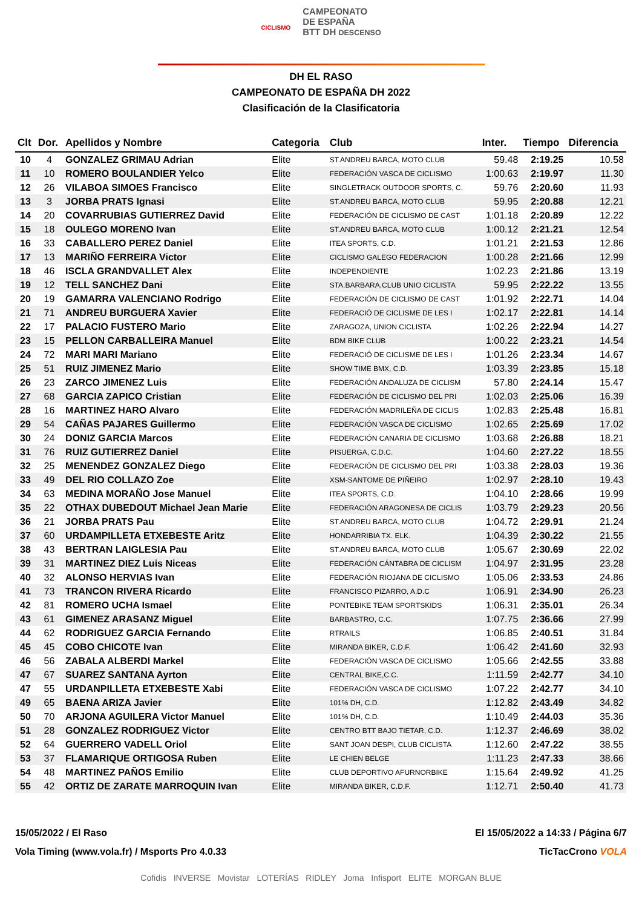CICLISMO CAMPEONATO
DE ESPAÑA
BTT DH DESCENSO
DH EL RASO
CAMPEONATO DE ESPAÑA DH 2022
Clasificación de la Clasificatoria
| Clt | Dor. | Apellidos y Nombre | Categoria | Club | Inter. | Tiempo | Diferencia |
| --- | --- | --- | --- | --- | --- | --- | --- |
| 10 | 4 | GONZALEZ GRIMAU Adrian | Elite | ST.ANDREU BARCA, MOTO CLUB | 59.48 | 2:19.25 | 10.58 |
| 11 | 10 | ROMERO BOULANDIER Yelco | Elite | FEDERACIÓN VASCA DE CICLISMO | 1:00.63 | 2:19.97 | 11.30 |
| 12 | 26 | VILABOA SIMOES Francisco | Elite | SINGLETRACK OUTDOOR SPORTS, C. | 59.76 | 2:20.60 | 11.93 |
| 13 | 3 | JORBA PRATS Ignasi | Elite | ST.ANDREU BARCA, MOTO CLUB | 59.95 | 2:20.88 | 12.21 |
| 14 | 20 | COVARRUBIAS GUTIERREZ David | Elite | FEDERACIÓN DE CICLISMO DE CAST | 1:01.18 | 2:20.89 | 12.22 |
| 15 | 18 | OULEGO MORENO Ivan | Elite | ST.ANDREU BARCA, MOTO CLUB | 1:00.12 | 2:21.21 | 12.54 |
| 16 | 33 | CABALLERO PEREZ Daniel | Elite | ITEA SPORTS, C.D. | 1:01.21 | 2:21.53 | 12.86 |
| 17 | 13 | MARIÑO FERREIRA Victor | Elite | CICLISMO GALEGO FEDERACION | 1:00.28 | 2:21.66 | 12.99 |
| 18 | 46 | ISCLA GRANDVALLET Alex | Elite | INDEPENDIENTE | 1:02.23 | 2:21.86 | 13.19 |
| 19 | 12 | TELL SANCHEZ Dani | Elite | STA.BARBARA,CLUB UNIO CICLISTA | 59.95 | 2:22.22 | 13.55 |
| 20 | 19 | GAMARRA VALENCIANO Rodrigo | Elite | FEDERACIÓN DE CICLISMO DE CAST | 1:01.92 | 2:22.71 | 14.04 |
| 21 | 71 | ANDREU BURGUERA Xavier | Elite | FEDERACIÓ DE CICLISME DE LES I | 1:02.17 | 2:22.81 | 14.14 |
| 22 | 17 | PALACIO FUSTERO Mario | Elite | ZARAGOZA, UNION CICLISTA | 1:02.26 | 2:22.94 | 14.27 |
| 23 | 15 | PELLON CARBALLEIRA Manuel | Elite | BDM BIKE CLUB | 1:00.22 | 2:23.21 | 14.54 |
| 24 | 72 | MARI MARI Mariano | Elite | FEDERACIÓ DE CICLISME DE LES I | 1:01.26 | 2:23.34 | 14.67 |
| 25 | 51 | RUIZ JIMENEZ Mario | Elite | SHOW TIME BMX, C.D. | 1:03.39 | 2:23.85 | 15.18 |
| 26 | 23 | ZARCO JIMENEZ Luis | Elite | FEDERACIÓN ANDALUZA DE CICLISM | 57.80 | 2:24.14 | 15.47 |
| 27 | 68 | GARCIA ZAPICO Cristian | Elite | FEDERACIÓN DE CICLISMO DEL PRI | 1:02.03 | 2:25.06 | 16.39 |
| 28 | 16 | MARTINEZ HARO Alvaro | Elite | FEDERACIÓN MADRILEÑA DE CICLIS | 1:02.83 | 2:25.48 | 16.81 |
| 29 | 54 | CAÑAS PAJARES Guillermo | Elite | FEDERACIÓN VASCA DE CICLISMO | 1:02.65 | 2:25.69 | 17.02 |
| 30 | 24 | DONIZ GARCIA Marcos | Elite | FEDERACIÓN CANARIA DE CICLISMO | 1:03.68 | 2:26.88 | 18.21 |
| 31 | 76 | RUIZ GUTIERREZ Daniel | Elite | PISUERGA, C.D.C. | 1:04.60 | 2:27.22 | 18.55 |
| 32 | 25 | MENENDEZ GONZALEZ Diego | Elite | FEDERACIÓN DE CICLISMO DEL PRI | 1:03.38 | 2:28.03 | 19.36 |
| 33 | 49 | DEL RIO COLLAZO Zoe | Elite | XSM-SANTOME DE PIÑEIRO | 1:02.97 | 2:28.10 | 19.43 |
| 34 | 63 | MEDINA MORAÑO Jose Manuel | Elite | ITEA SPORTS, C.D. | 1:04.10 | 2:28.66 | 19.99 |
| 35 | 22 | OTHAX DUBEDOUT Michael Jean Marie | Elite | FEDERACIÓN ARAGONESA DE CICLIS | 1:03.79 | 2:29.23 | 20.56 |
| 36 | 21 | JORBA PRATS Pau | Elite | ST.ANDREU BARCA, MOTO CLUB | 1:04.72 | 2:29.91 | 21.24 |
| 37 | 60 | URDAMPILLETA ETXEBESTE Aritz | Elite | HONDARRIBIA TX. ELK. | 1:04.39 | 2:30.22 | 21.55 |
| 38 | 43 | BERTRAN LAIGLESIA Pau | Elite | ST.ANDREU BARCA, MOTO CLUB | 1:05.67 | 2:30.69 | 22.02 |
| 39 | 31 | MARTINEZ DIEZ Luis Niceas | Elite | FEDERACIÓN CÁNTABRA DE CICLISM | 1:04.97 | 2:31.95 | 23.28 |
| 40 | 32 | ALONSO HERVIAS Ivan | Elite | FEDERACIÓN RIOJANA DE CICLISMO | 1:05.06 | 2:33.53 | 24.86 |
| 41 | 73 | TRANCON RIVERA Ricardo | Elite | FRANCISCO PIZARRO, A.D.C | 1:06.91 | 2:34.90 | 26.23 |
| 42 | 81 | ROMERO UCHA Ismael | Elite | PONTEBIKE TEAM SPORTSKIDS | 1:06.31 | 2:35.01 | 26.34 |
| 43 | 61 | GIMENEZ ARASANZ Miguel | Elite | BARBASTRO, C.C. | 1:07.75 | 2:36.66 | 27.99 |
| 44 | 62 | RODRIGUEZ GARCIA Fernando | Elite | RTRAILS | 1:06.85 | 2:40.51 | 31.84 |
| 45 | 45 | COBO CHICOTE Ivan | Elite | MIRANDA BIKER, C.D.F. | 1:06.42 | 2:41.60 | 32.93 |
| 46 | 56 | ZABALA ALBERDI Markel | Elite | FEDERACIÓN VASCA DE CICLISMO | 1:05.66 | 2:42.55 | 33.88 |
| 47 | 67 | SUAREZ SANTANA Ayrton | Elite | CENTRAL BIKE,C.C. | 1:11.59 | 2:42.77 | 34.10 |
| 47 | 55 | URDANPILLETA ETXEBESTE Xabi | Elite | FEDERACIÓN VASCA DE CICLISMO | 1:07.22 | 2:42.77 | 34.10 |
| 49 | 65 | BAENA ARIZA Javier | Elite | 101% DH, C.D. | 1:12.82 | 2:43.49 | 34.82 |
| 50 | 70 | ARJONA AGUILERA Victor Manuel | Elite | 101% DH, C.D. | 1:10.49 | 2:44.03 | 35.36 |
| 51 | 28 | GONZALEZ RODRIGUEZ Victor | Elite | CENTRO BTT BAJO TIETAR, C.D. | 1:12.37 | 2:46.69 | 38.02 |
| 52 | 64 | GUERRERO VADELL Oriol | Elite | SANT JOAN DESPI, CLUB CICLISTA | 1:12.60 | 2:47.22 | 38.55 |
| 53 | 37 | FLAMARIQUE ORTIGOSA Ruben | Elite | LE CHIEN BELGE | 1:11.23 | 2:47.33 | 38.66 |
| 54 | 48 | MARTINEZ PAÑOS Emilio | Elite | CLUB DEPORTIVO AFURNORBIKE | 1:15.64 | 2:49.92 | 41.25 |
| 55 | 42 | ORTIZ DE ZARATE MARROQUIN Ivan | Elite | MIRANDA BIKER, C.D.F. | 1:12.71 | 2:50.40 | 41.73 |
15/05/2022 / El Raso
Vola Timing (www.vola.fr) / Msports Pro 4.0.33
El 15/05/2022 a 14:33 / Página 6/7
TicTacCrono VOLA
Cofidis INVERSE Movistar LOTERÍAS RIDLEY Joma Infisport ELITE MORGAN BLUE